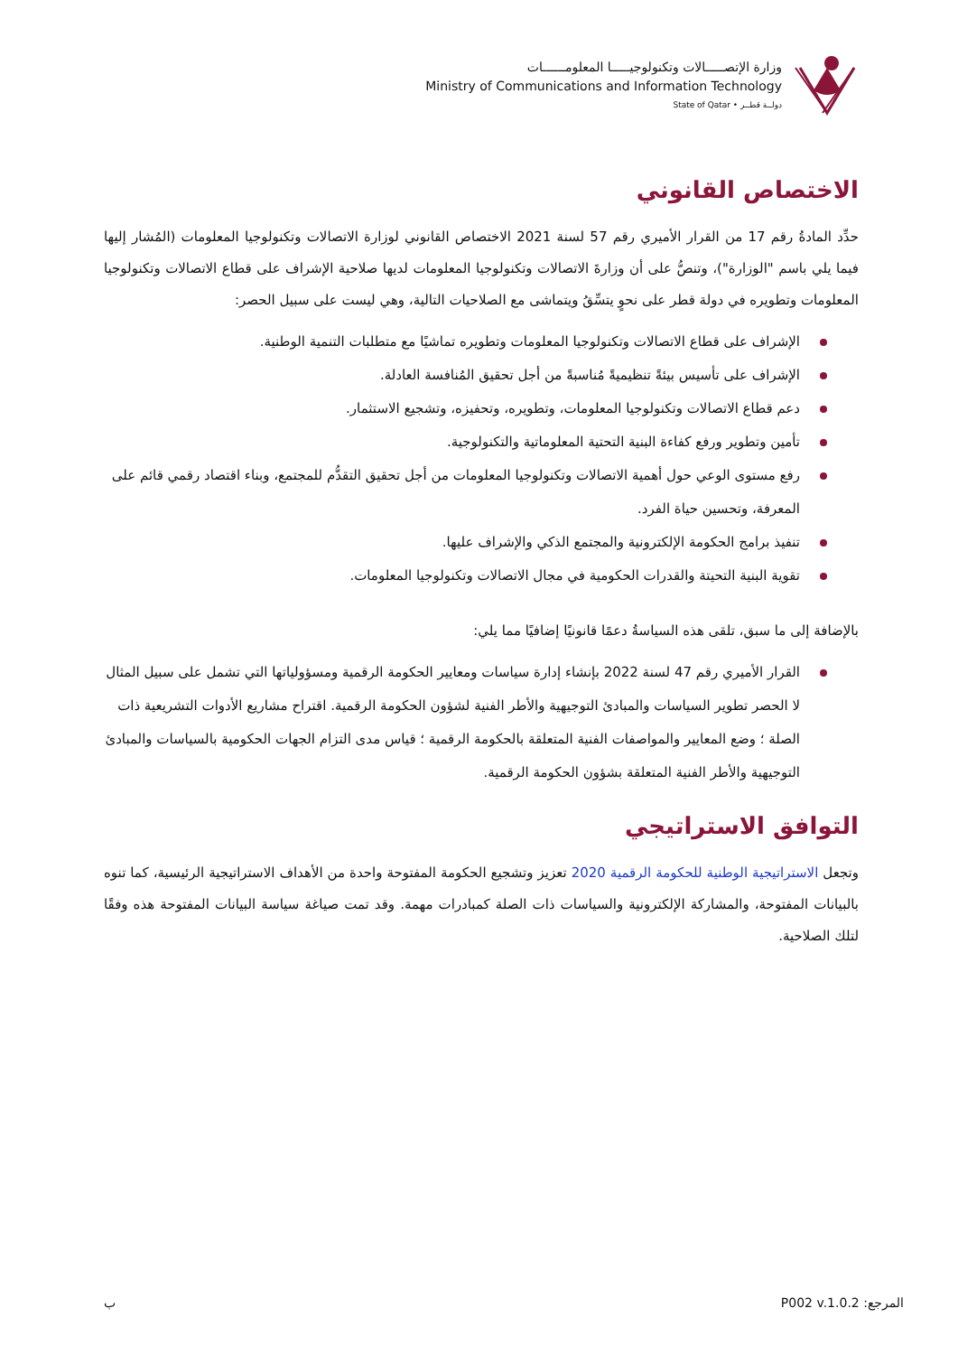وزارة الإتصـــــالات وتكنولوجيـــــا المعلومــــــات
Ministry of Communications and Information Technology
State of Qatar • دولــة قطــر
الاختصاص القانوني
حدِّد المادةُ رقم 17 من القرار الأميري رقم 57 لسنة 2021 الاختصاص القانوني لوزارة الاتصالات وتكنولوجيا المعلومات (المُشار إليها فيما يلي باسم "الوزارة")، وتنصُّ على أن وزارةَ الاتصالات وتكنولوجيا المعلومات لديها صلاحية الإشراف على قطاع الاتصالات وتكنولوجيا المعلومات وتطويره في دولة قطر على نحوٍ يتسِّقُ ويتماشى مع الصلاحيات التالية، وهي ليست على سبيل الحصر:
الإشراف على قطاع الاتصالات وتكنولوجيا المعلومات وتطويره تماشيًا مع متطلبات التنمية الوطنية.
الإشراف على تأسيس بيئةً تنظيميةً مُناسبةً من أجل تحقيق المُنافسة العادلة.
دعم قطاع الاتصالات وتكنولوجيا المعلومات، وتطويره، وتحفيزه، وتشجيع الاستثمار.
تأمين وتطوير ورفع كفاءة البنية التحتية المعلوماتية والتكنولوجية.
رفع مستوى الوعي حول أهمية الاتصالات وتكنولوجيا المعلومات من أجل تحقيق التقدُّم للمجتمع، وبناء اقتصاد رقمي قائم على المعرفة، وتحسين حياة الفرد.
تنفيذ برامج الحكومة الإلكترونية والمجتمع الذكي والإشراف عليها.
تقوية البنية التحيتة والقدرات الحكومية في مجال الاتصالات وتكنولوجيا المعلومات.
بالإضافة إلى ما سبق، تلقى هذه السياسةُ دعمًا قانونيًا إضافيًا مما يلي:
القرار الأميري رقم 47 لسنة 2022 بإنشاء إدارة سياسات ومعايير الحكومة الرقمية ومسؤولياتها التي تشمل على سبيل المثال لا الحصر تطوير السياسات والمبادئ التوجيهية والأطر الفنية لشؤون الحكومة الرقمية. اقتراح مشاريع الأدوات التشريعية ذات الصلة ؛ وضع المعايير والمواصفات الفنية المتعلقة بالحكومة الرقمية ؛ قياس مدى التزام الجهات الحكومية بالسياسات والمبادئ التوجيهية والأطر الفنية المتعلقة بشؤون الحكومة الرقمية.
التوافق الاستراتيجي
وتجعل الاستراتيجية الوطنية للحكومة الرقمية 2020 تعزيز وتشجيع الحكومة المفتوحة واحدة من الأهداف الاستراتيجية الرئيسية، كما تنوه بالبيانات المفتوحة، والمشاركة الإلكترونية والسياسات ذات الصلة كمبادرات مهمة. وقد تمت صياغة سياسة البيانات المفتوحة هذه وفقًا لتلك الصلاحية.
المرجع: P002 v.1.0.2 ب